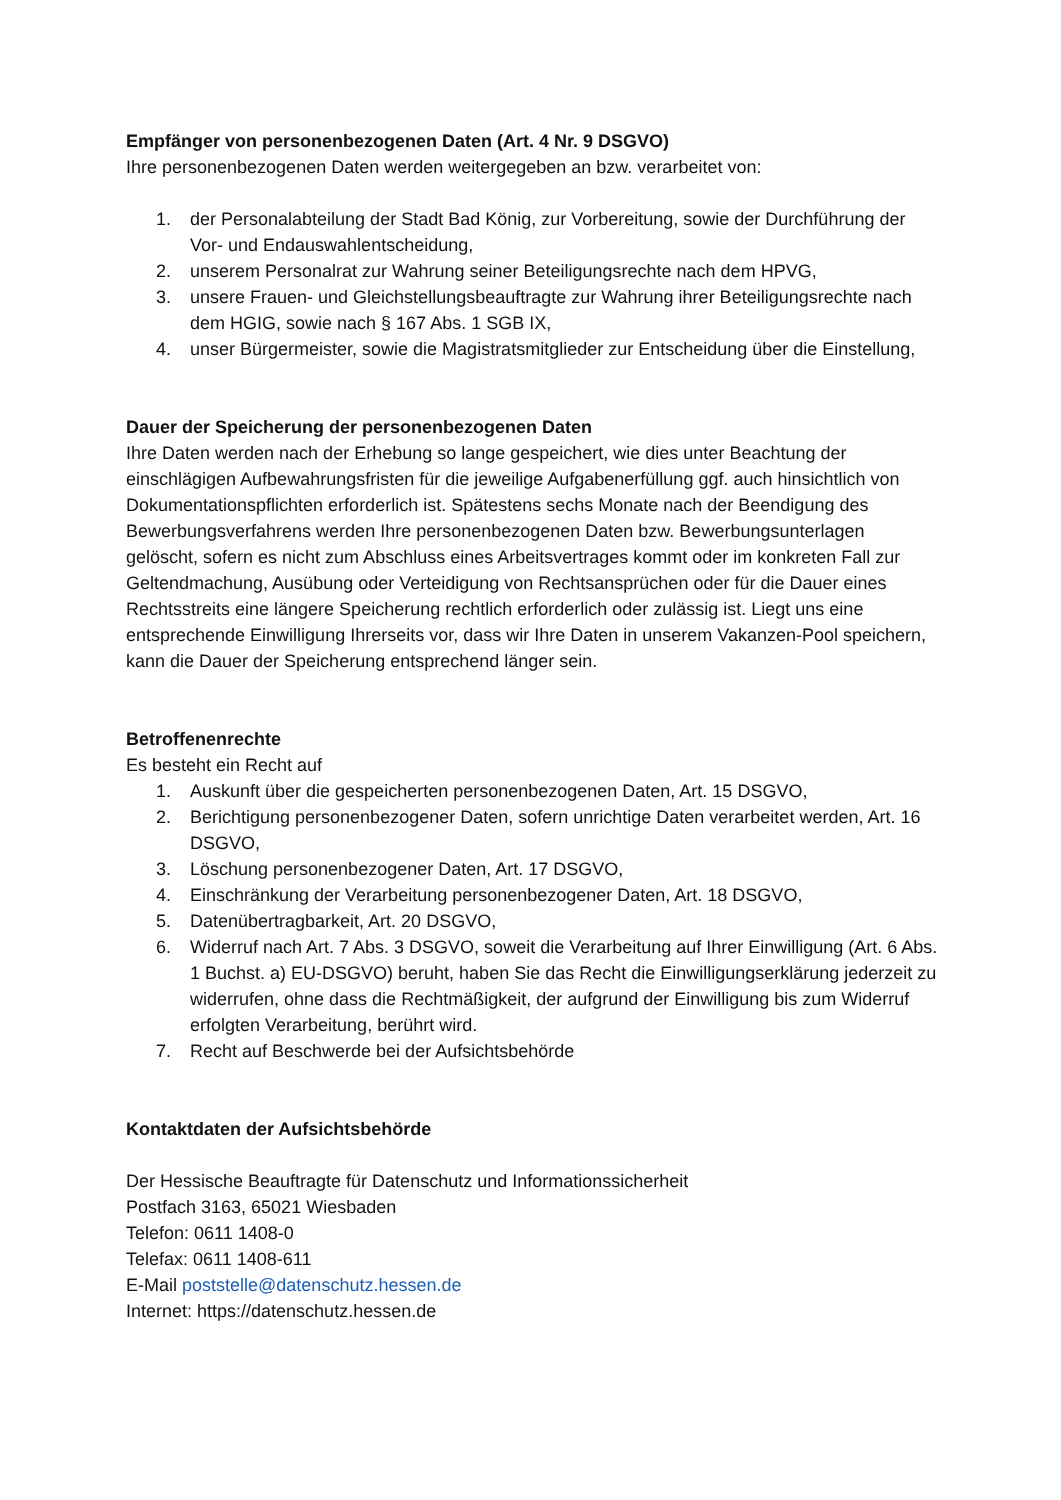Empfänger von personenbezogenen Daten (Art. 4 Nr. 9 DSGVO)
Ihre personenbezogenen Daten werden weitergegeben an bzw. verarbeitet von:
1. der Personalabteilung der Stadt Bad König, zur Vorbereitung, sowie der Durchführung der Vor- und Endauswahlentscheidung,
2. unserem Personalrat zur Wahrung seiner Beteiligungsrechte nach dem HPVG,
3. unsere Frauen- und Gleichstellungsbeauftragte zur Wahrung ihrer Beteiligungsrechte nach dem HGIG, sowie nach § 167 Abs. 1 SGB IX,
4. unser Bürgermeister, sowie die Magistratsmitglieder zur Entscheidung über die Einstellung,
Dauer der Speicherung der personenbezogenen Daten
Ihre Daten werden nach der Erhebung so lange gespeichert, wie dies unter Beachtung der einschlägigen Aufbewahrungsfristen für die jeweilige Aufgabenerfüllung ggf. auch hinsichtlich von Dokumentationspflichten erforderlich ist. Spätestens sechs Monate nach der Beendigung des Bewerbungsverfahrens werden Ihre personenbezogenen Daten bzw. Bewerbungsunterlagen gelöscht, sofern es nicht zum Abschluss eines Arbeitsvertrages kommt oder im konkreten Fall zur Geltendmachung, Ausübung oder Verteidigung von Rechtsansprüchen oder für die Dauer eines Rechtsstreits eine längere Speicherung rechtlich erforderlich oder zulässig ist. Liegt uns eine entsprechende Einwilligung Ihrerseits vor, dass wir Ihre Daten in unserem Vakanzen-Pool speichern, kann die Dauer der Speicherung entsprechend länger sein.
Betroffenenrechte
Es besteht ein Recht auf
1. Auskunft über die gespeicherten personenbezogenen Daten, Art. 15 DSGVO,
2. Berichtigung personenbezogener Daten, sofern unrichtige Daten verarbeitet werden, Art. 16 DSGVO,
3. Löschung personenbezogener Daten, Art. 17 DSGVO,
4. Einschränkung der Verarbeitung personenbezogener Daten, Art. 18 DSGVO,
5. Datenübertragbarkeit, Art. 20 DSGVO,
6. Widerruf nach Art. 7 Abs. 3 DSGVO, soweit die Verarbeitung auf Ihrer Einwilligung (Art. 6 Abs. 1 Buchst. a) EU-DSGVO) beruht, haben Sie das Recht die Einwilligungserklärung jederzeit zu widerrufen, ohne dass die Rechtmäßigkeit, der aufgrund der Einwilligung bis zum Widerruf erfolgten Verarbeitung, berührt wird.
7. Recht auf Beschwerde bei der Aufsichtsbehörde
Kontaktdaten der Aufsichtsbehörde
Der Hessische Beauftragte für Datenschutz und Informationssicherheit
Postfach 3163, 65021 Wiesbaden
Telefon: 0611 1408-0
Telefax: 0611 1408-611
E-Mail poststelle@datenschutz.hessen.de
Internet: https://datenschutz.hessen.de